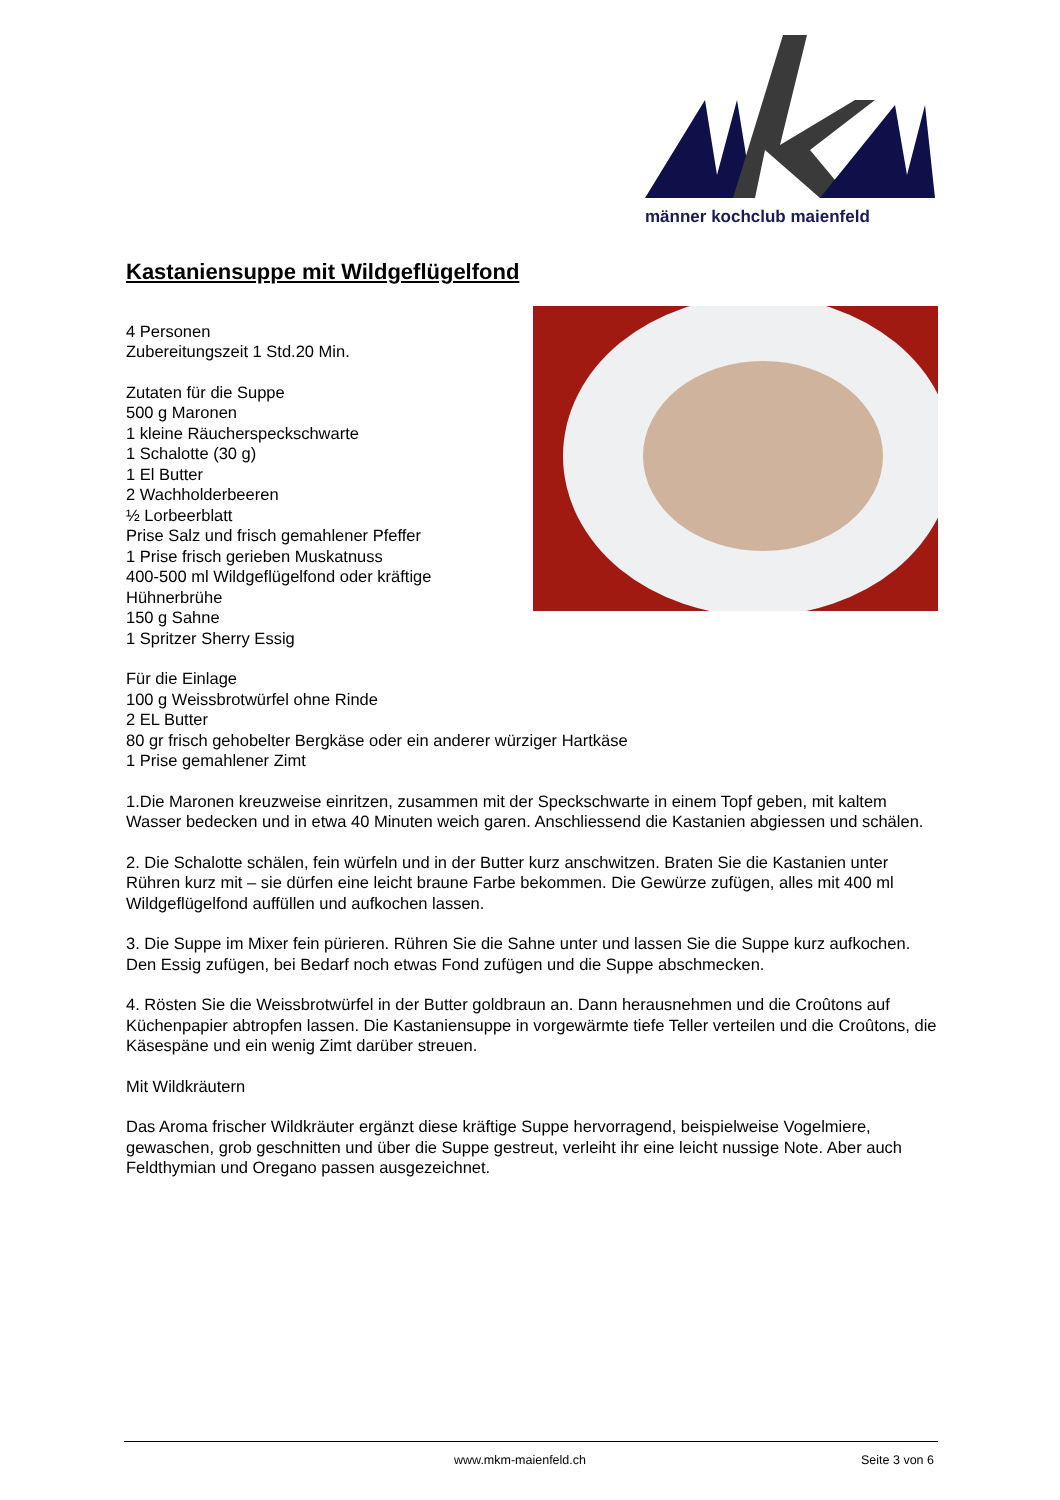männer kochclub maienfeld
Kastaniensuppe mit Wildgeflügelfond
4 Personen
Zubereitungszeit 1 Std.20 Min.
Zutaten für die Suppe
500 g Maronen
1 kleine Räucherspeckschwarte
1 Schalotte (30 g)
1 El Butter
2 Wachholderbeeren
½ Lorbeerblatt
Prise Salz und frisch gemahlener Pfeffer
1 Prise frisch gerieben Muskatnuss
400-500 ml Wildgeflügelfond oder kräftige
Hühnerbrühe
150 g Sahne
1 Spritzer Sherry Essig
Für die Einlage
100 g Weissbrotwürfel ohne Rinde
2 EL Butter
80 gr frisch gehobelter Bergkäse oder ein anderer würziger Hartkäse
1 Prise gemahlener Zimt
1.Die Maronen kreuzweise einritzen, zusammen mit der Speckschwarte in einem Topf geben, mit kaltem Wasser bedecken und in etwa 40 Minuten weich garen. Anschliessend die Kastanien abgiessen und schälen.
2. Die Schalotte schälen, fein würfeln und in der Butter kurz anschwitzen. Braten Sie die Kastanien unter Rühren kurz mit – sie dürfen eine leicht braune Farbe bekommen. Die Gewürze zufügen, alles mit 400 ml Wildgeflügelfond auffüllen und aufkochen lassen.
3. Die Suppe im Mixer fein pürieren. Rühren Sie die Sahne unter und lassen Sie die Suppe kurz aufkochen. Den Essig zufügen, bei Bedarf noch etwas Fond zufügen und die Suppe abschmecken.
4. Rösten Sie die Weissbrotwürfel in der Butter goldbraun an. Dann herausnehmen und die Croûtons auf Küchenpapier abtropfen lassen. Die Kastaniensuppe in vorgewärmte tiefe Teller verteilen und die Croûtons, die Käsespäne und ein wenig Zimt darüber streuen.
Mit Wildkräutern
Das Aroma frischer Wildkräuter ergänzt diese kräftige Suppe hervorragend, beispielweise Vogelmiere, gewaschen, grob geschnitten und über die Suppe gestreut, verleiht ihr eine leicht nussige Note. Aber auch Feldthymian und Oregano passen ausgezeichnet.
www.mkm-maienfeld.ch Seite 3 von 6